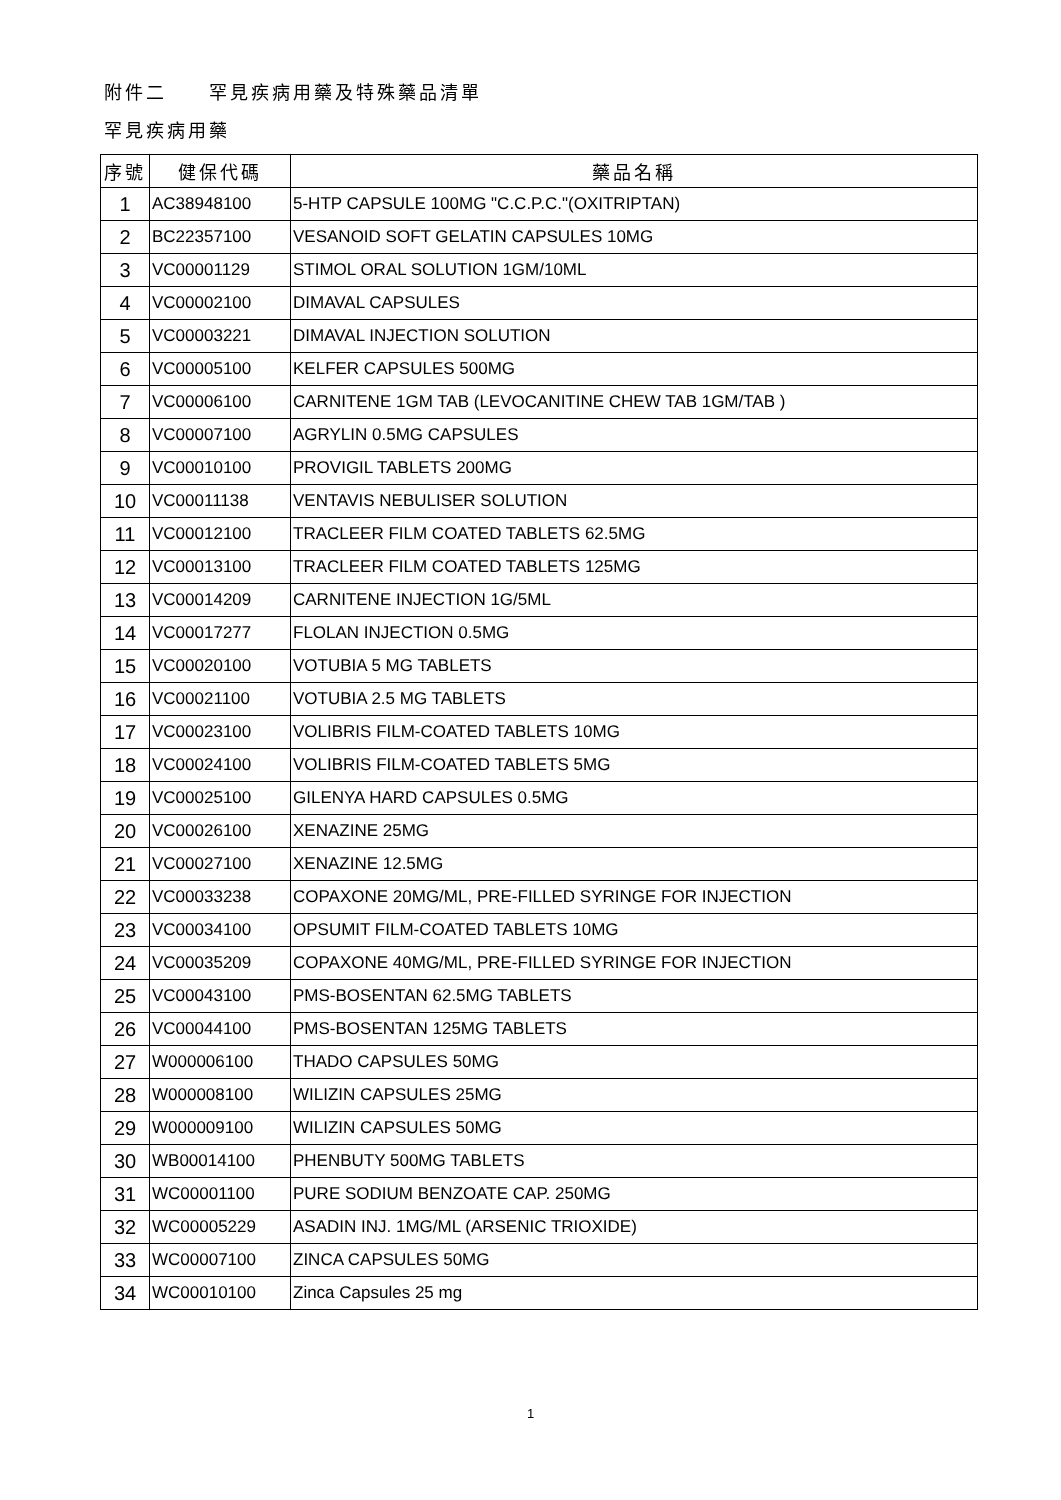附件二　　罕見疾病用藥及特殊藥品清單
罕見疾病用藥
| 序號 | 健保代碼 | 藥品名稱 |
| --- | --- | --- |
| 1 | AC38948100 | 5-HTP CAPSULE 100MG "C.C.P.C."(OXITRIPTAN) |
| 2 | BC22357100 | VESANOID SOFT GELATIN CAPSULES 10MG |
| 3 | VC00001129 | STIMOL ORAL SOLUTION 1GM/10ML |
| 4 | VC00002100 | DIMAVAL CAPSULES |
| 5 | VC00003221 | DIMAVAL INJECTION SOLUTION |
| 6 | VC00005100 | KELFER CAPSULES 500MG |
| 7 | VC00006100 | CARNITENE 1GM TAB (LEVOCANITINE CHEW TAB 1GM/TAB ) |
| 8 | VC00007100 | AGRYLIN 0.5MG CAPSULES |
| 9 | VC00010100 | PROVIGIL TABLETS 200MG |
| 10 | VC00011138 | VENTAVIS NEBULISER SOLUTION |
| 11 | VC00012100 | TRACLEER FILM COATED TABLETS 62.5MG |
| 12 | VC00013100 | TRACLEER FILM COATED TABLETS 125MG |
| 13 | VC00014209 | CARNITENE INJECTION 1G/5ML |
| 14 | VC00017277 | FLOLAN INJECTION 0.5MG |
| 15 | VC00020100 | VOTUBIA 5 MG TABLETS |
| 16 | VC00021100 | VOTUBIA 2.5 MG TABLETS |
| 17 | VC00023100 | VOLIBRIS FILM-COATED TABLETS 10MG |
| 18 | VC00024100 | VOLIBRIS FILM-COATED TABLETS 5MG |
| 19 | VC00025100 | GILENYA HARD CAPSULES 0.5MG |
| 20 | VC00026100 | XENAZINE 25MG |
| 21 | VC00027100 | XENAZINE 12.5MG |
| 22 | VC00033238 | COPAXONE 20MG/ML, PRE-FILLED SYRINGE FOR INJECTION |
| 23 | VC00034100 | OPSUMIT FILM-COATED TABLETS 10MG |
| 24 | VC00035209 | COPAXONE 40MG/ML, PRE-FILLED SYRINGE FOR INJECTION |
| 25 | VC00043100 | PMS-BOSENTAN 62.5MG TABLETS |
| 26 | VC00044100 | PMS-BOSENTAN 125MG TABLETS |
| 27 | W000006100 | THADO CAPSULES 50MG |
| 28 | W000008100 | WILIZIN CAPSULES 25MG |
| 29 | W000009100 | WILIZIN CAPSULES 50MG |
| 30 | WB00014100 | PHENBUTY 500MG TABLETS |
| 31 | WC00001100 | PURE SODIUM BENZOATE CAP. 250MG |
| 32 | WC00005229 | ASADIN INJ. 1MG/ML (ARSENIC TRIOXIDE) |
| 33 | WC00007100 | ZINCA CAPSULES 50MG |
| 34 | WC00010100 | Zinca Capsules 25 mg |
1